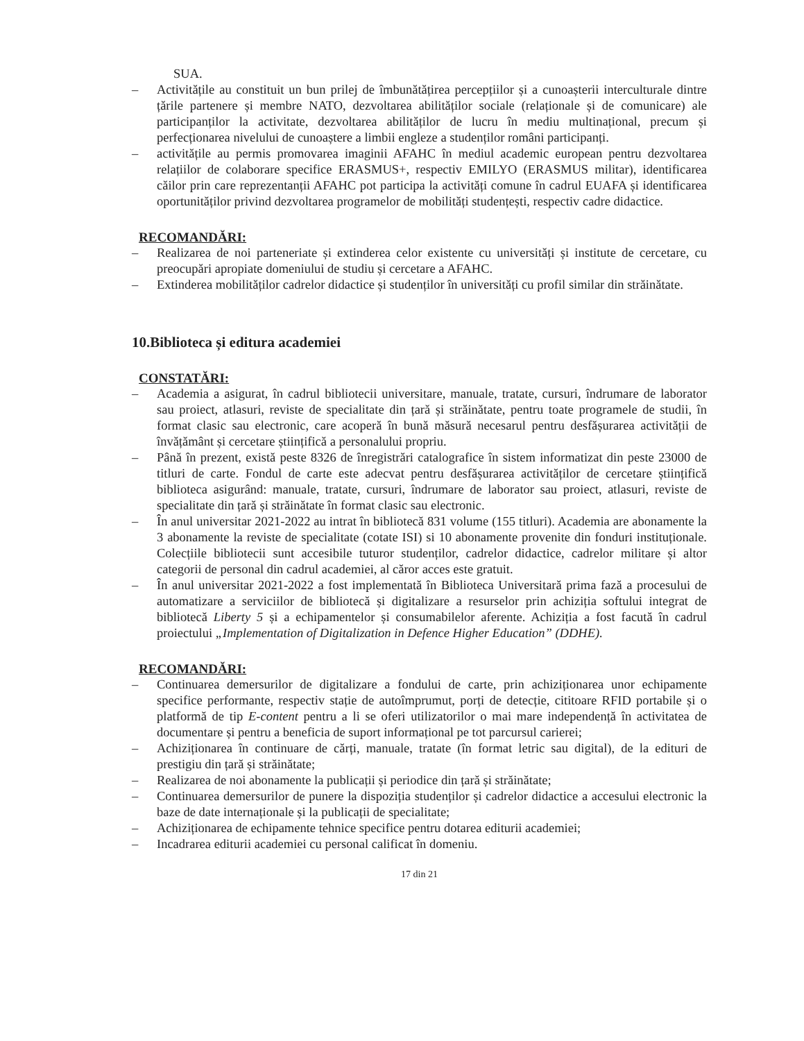SUA.
– Activitățile au constituit un bun prilej de îmbunătățirea percepțiilor și a cunoașterii interculturale dintre țările partenere și membre NATO, dezvoltarea abilităților sociale (relaționale și de comunicare) ale participanților la activitate, dezvoltarea abilităților de lucru în mediu multinațional, precum și perfecționarea nivelului de cunoaștere a limbii engleze a studenților români participanți.
– activitățile au permis promovarea imaginii AFAHC în mediul academic european pentru dezvoltarea relațiilor de colaborare specifice ERASMUS+, respectiv EMILYO (ERASMUS militar), identificarea căilor prin care reprezentanții AFAHC pot participa la activități comune în cadrul EUAFA și identificarea oportunităților privind dezvoltarea programelor de mobilități studențești, respectiv cadre didactice.
RECOMANDĂRI:
– Realizarea de noi parteneriate și extinderea celor existente cu universități și institute de cercetare, cu preocupări apropiate domeniului de studiu și cercetare a AFAHC.
– Extinderea mobilităților cadrelor didactice și studenților în universități cu profil similar din străinătate.
10.Biblioteca și editura academiei
CONSTATĂRI:
– Academia a asigurat, în cadrul bibliotecii universitare, manuale, tratate, cursuri, îndrumare de laborator sau proiect, atlasuri, reviste de specialitate din țară și străinătate, pentru toate programele de studii, în format clasic sau electronic, care acoperă în bună măsură necesarul pentru desfășurarea activității de învățământ și cercetare științifică a personalului propriu.
– Până în prezent, există peste 8326 de înregistrări catalografice în sistem informatizat din peste 23000 de titluri de carte. Fondul de carte este adecvat pentru desfășurarea activităților de cercetare științifică biblioteca asigurând: manuale, tratate, cursuri, îndrumare de laborator sau proiect, atlasuri, reviste de specialitate din țară și străinătate în format clasic sau electronic.
– În anul universitar 2021-2022 au intrat în bibliotecă 831 volume (155 titluri). Academia are abonamente la 3 abonamente la reviste de specialitate (cotate ISI) si 10 abonamente provenite din fonduri instituționale. Colecțiile bibliotecii sunt accesibile tuturor studenților, cadrelor didactice, cadrelor militare și altor categorii de personal din cadrul academiei, al căror acces este gratuit.
– În anul universitar 2021-2022 a fost implementată în Biblioteca Universitară prima fază a procesului de automatizare a serviciilor de bibliotecă și digitalizare a resurselor prin achiziția softului integrat de bibliotecă Liberty 5 și a echipamentelor și consumabilelor aferente. Achiziția a fost facută în cadrul proiectului „Implementation of Digitalization in Defence Higher Education” (DDHE).
RECOMANDĂRI:
– Continuarea demersurilor de digitalizare a fondului de carte, prin achiziționarea unor echipamente specifice performante, respectiv stație de autoîmprumut, porți de detecție, cititoare RFID portabile și o platformă de tip E-content pentru a li se oferi utilizatorilor o mai mare independență în activitatea de documentare și pentru a beneficia de suport informațional pe tot parcursul carierei;
– Achiziționarea în continuare de cărți, manuale, tratate (în format letric sau digital), de la edituri de prestigiu din țară și străinătate;
– Realizarea de noi abonamente la publicații și periodice din țară și străinătate;
– Continuarea demersurilor de punere la dispoziția studenților și cadrelor didactice a accesului electronic la baze de date internaționale și la publicații de specialitate;
– Achiziționarea de echipamente tehnice specifice pentru dotarea editurii academiei;
– Incadrarea editurii academiei cu personal calificat în domeniu.
17 din 21